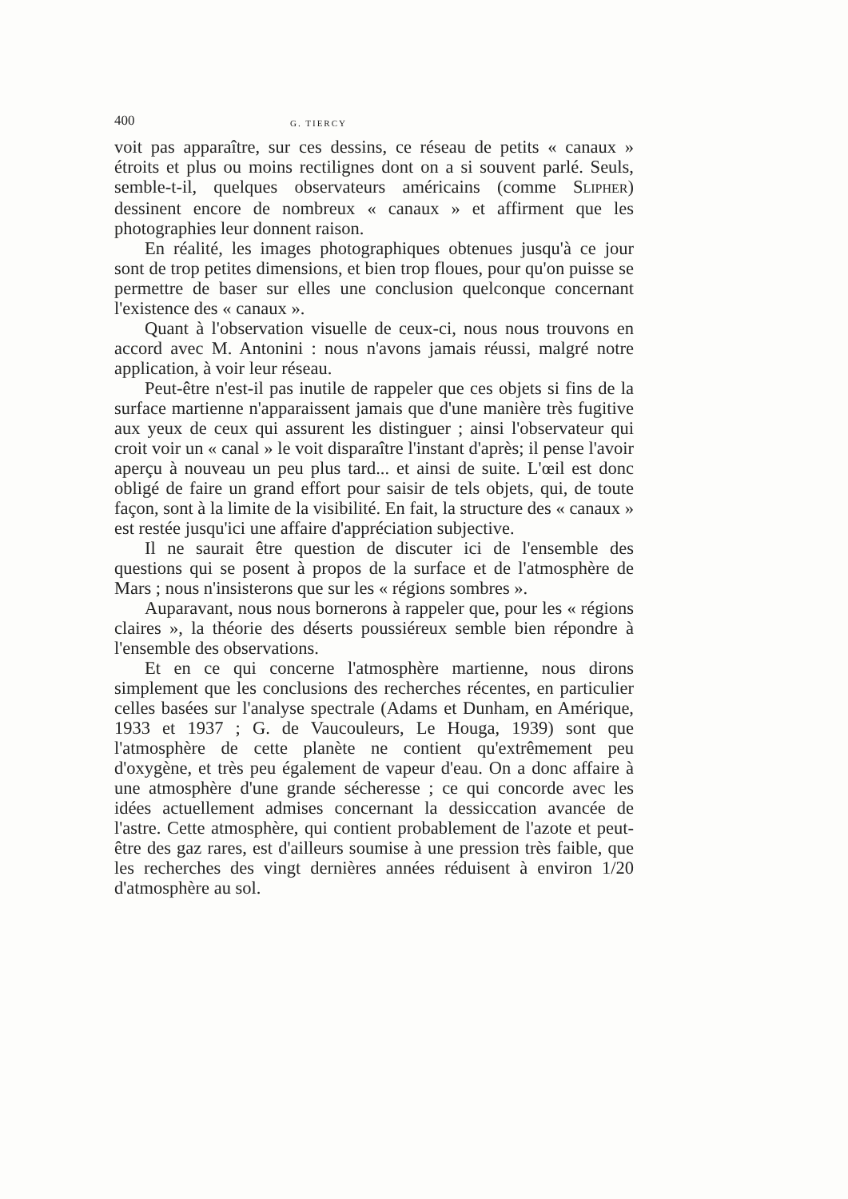400 G. TIERCY
voit pas apparaître, sur ces dessins, ce réseau de petits « canaux » étroits et plus ou moins rectilignes dont on a si souvent parlé. Seuls, semble-t-il, quelques observateurs américains (comme SLIPHER) dessinent encore de nombreux « canaux » et affirment que les photographies leur donnent raison.
En réalité, les images photographiques obtenues jusqu'à ce jour sont de trop petites dimensions, et bien trop floues, pour qu'on puisse se permettre de baser sur elles une conclusion quelconque concernant l'existence des « canaux ».
Quant à l'observation visuelle de ceux-ci, nous nous trouvons en accord avec M. Antonini : nous n'avons jamais réussi, malgré notre application, à voir leur réseau.
Peut-être n'est-il pas inutile de rappeler que ces objets si fins de la surface martienne n'apparaissent jamais que d'une manière très fugitive aux yeux de ceux qui assurent les distinguer ; ainsi l'observateur qui croit voir un « canal » le voit disparaître l'instant d'après; il pense l'avoir aperçu à nouveau un peu plus tard... et ainsi de suite. L'œil est donc obligé de faire un grand effort pour saisir de tels objets, qui, de toute façon, sont à la limite de la visibilité. En fait, la structure des « canaux » est restée jusqu'ici une affaire d'appréciation subjective.
Il ne saurait être question de discuter ici de l'ensemble des questions qui se posent à propos de la surface et de l'atmosphère de Mars ; nous n'insisterons que sur les « régions sombres ».
Auparavant, nous nous bornerons à rappeler que, pour les « régions claires », la théorie des déserts poussiéreux semble bien répondre à l'ensemble des observations.
Et en ce qui concerne l'atmosphère martienne, nous dirons simplement que les conclusions des recherches récentes, en particulier celles basées sur l'analyse spectrale (Adams et Dunham, en Amérique, 1933 et 1937 ; G. de Vaucouleurs, Le Houga, 1939) sont que l'atmosphère de cette planète ne contient qu'extrêmement peu d'oxygène, et très peu également de vapeur d'eau. On a donc affaire à une atmosphère d'une grande sécheresse ; ce qui concorde avec les idées actuellement admises concernant la dessiccation avancée de l'astre. Cette atmosphère, qui contient probablement de l'azote et peut-être des gaz rares, est d'ailleurs soumise à une pression très faible, que les recherches des vingt dernières années réduisent à environ 1/20 d'atmosphère au sol.